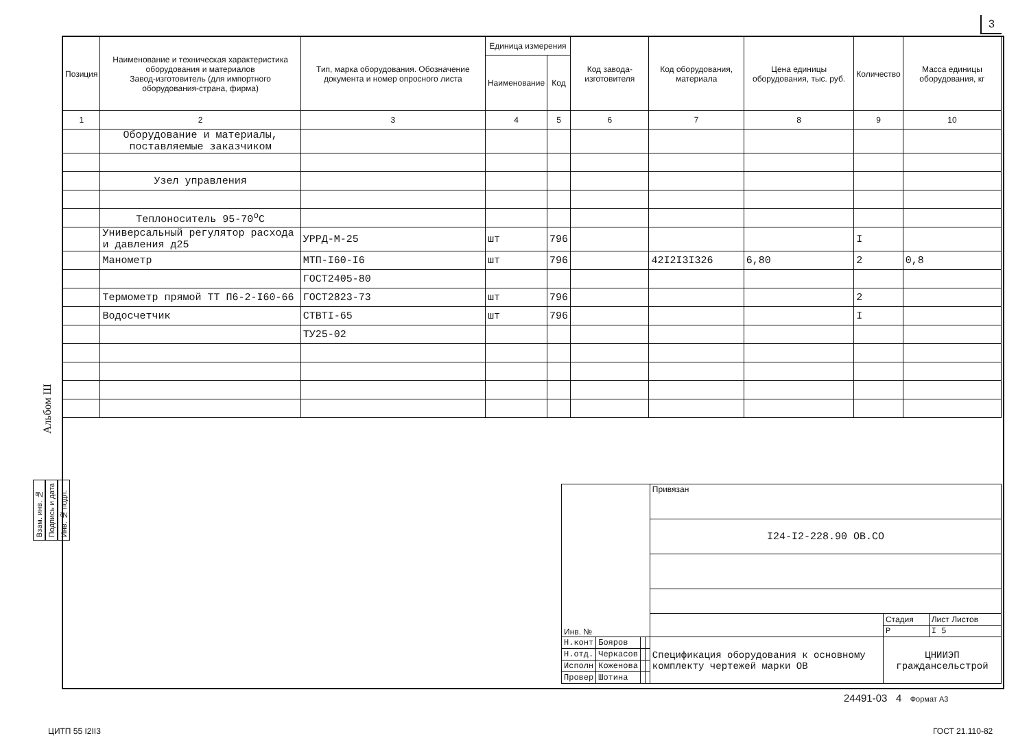3
| Позиция | Наименование и техническая характеристика оборудования и материалов Завод-изготовитель (для импортного оборудования-страна, фирма) | Тип, марка оборудования. Обозначение документа и номер опросного листа | Единица измерения | | Код завода-изготовителя | Код оборудования, материала | Цена единицы оборудования, тыс. руб. | Количество | Масса единицы оборудования, кг |
| --- | --- | --- | --- | --- | --- | --- | --- | --- | --- |
| | | | Наименование | Код | | | | | |
| 1 | 2 | 3 | 4 | 5 | 6 | 7 | 8 | 9 | 10 |
| | Оборудование и материалы, поставляемые заказчиком | | | | | | | | |
| | Узел управления | | | | | | | | |
| | Теплоноситель 95-70<sup>о</sup>С | | | | | | | | |
| | Универсальный регулятор расхода и давления д25 | УРРД-М-25 | шт | 796 | | | | I | |
| | Манометр | МТП-I60-I6 | шт | 796 | | 42I2I3I326 | 6,80 | 2 | 0,8 |
| | | ГОСТ2405-80 | | | | | | | |
| | Термометр прямой ТТ П6-2-I60-66 | ГОСТ2823-73 | шт | 796 | | | | 2 | |
| | Водосчетчик | СТВТI-65 | шт | 796 | | | | I | |
| | | ТУ25-02 | | | | | | | |
Альбом Ш
Взам. инв. №
Подпись и дата
Инв. № подл.
| Инв. № | | | | Привязан | | |
| | | | | I24-I2-228.90 ОВ.СО | | |
| | | | | | Стадия | Лист Листов |
| | | | | | Р | I 5 |
| Н.конт | Бояров | | | Спецификация оборудования к основному комплекту чертежей марки ОВ | ЦНИИЭП гражданcельстрой | |
| Н.отд. | Черкасов | | | | | |
| Исполн | Коженова | | | | | |
| Провер | Шотина | | | | | |
24491-03 4 Формат А3
ЦИТП 55 I2II3 ГОСТ 21.110-82